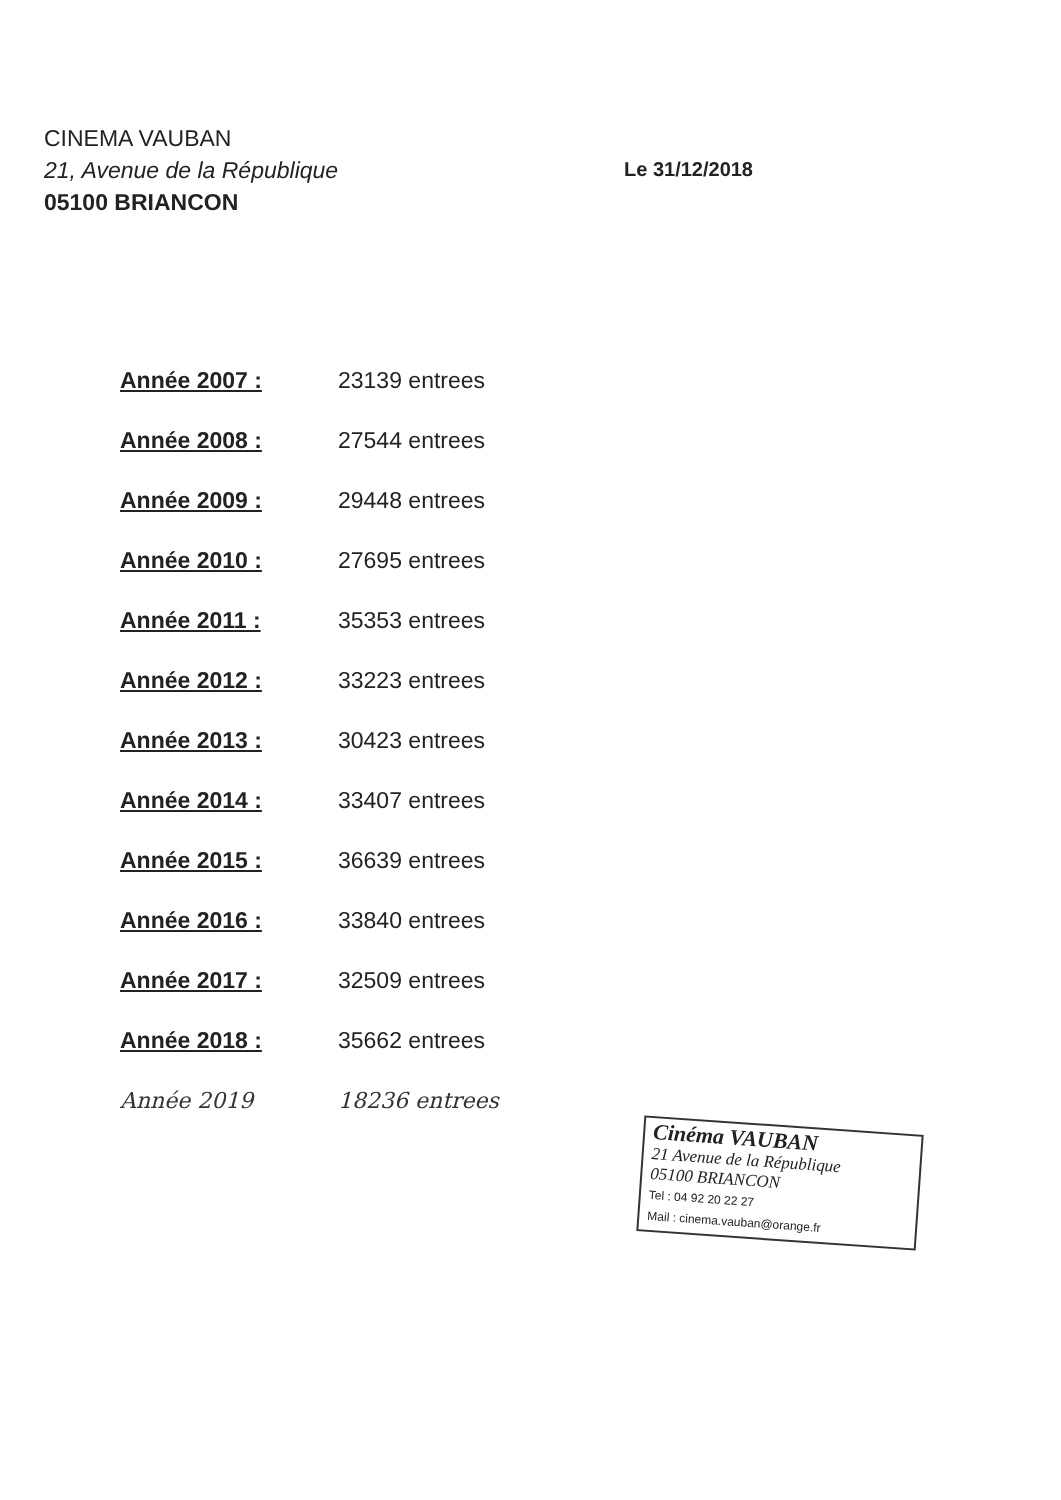CINEMA VAUBAN
21, Avenue de la République
05100 BRIANCON
Le 31/12/2018
| Année 2007 : | 23139 entrees |
| Année 2008 : | 27544 entrees |
| Année 2009 : | 29448 entrees |
| Année 2010 : | 27695 entrees |
| Année 2011 : | 35353 entrees |
| Année 2012 : | 33223 entrees |
| Année 2013 : | 30423 entrees |
| Année 2014 : | 33407 entrees |
| Année 2015 : | 36639 entrees |
| Année 2016 : | 33840 entrees |
| Année 2017 : | 32509 entrees |
| Année 2018 : | 35662 entrees |
| Année 2019 | 18236 entrees |
Cinéma VAUBAN
21 Avenue de la République
05100 BRIANCON
Tel : 04 92 20 22 27
Mail : cinema.vauban@orange.fr